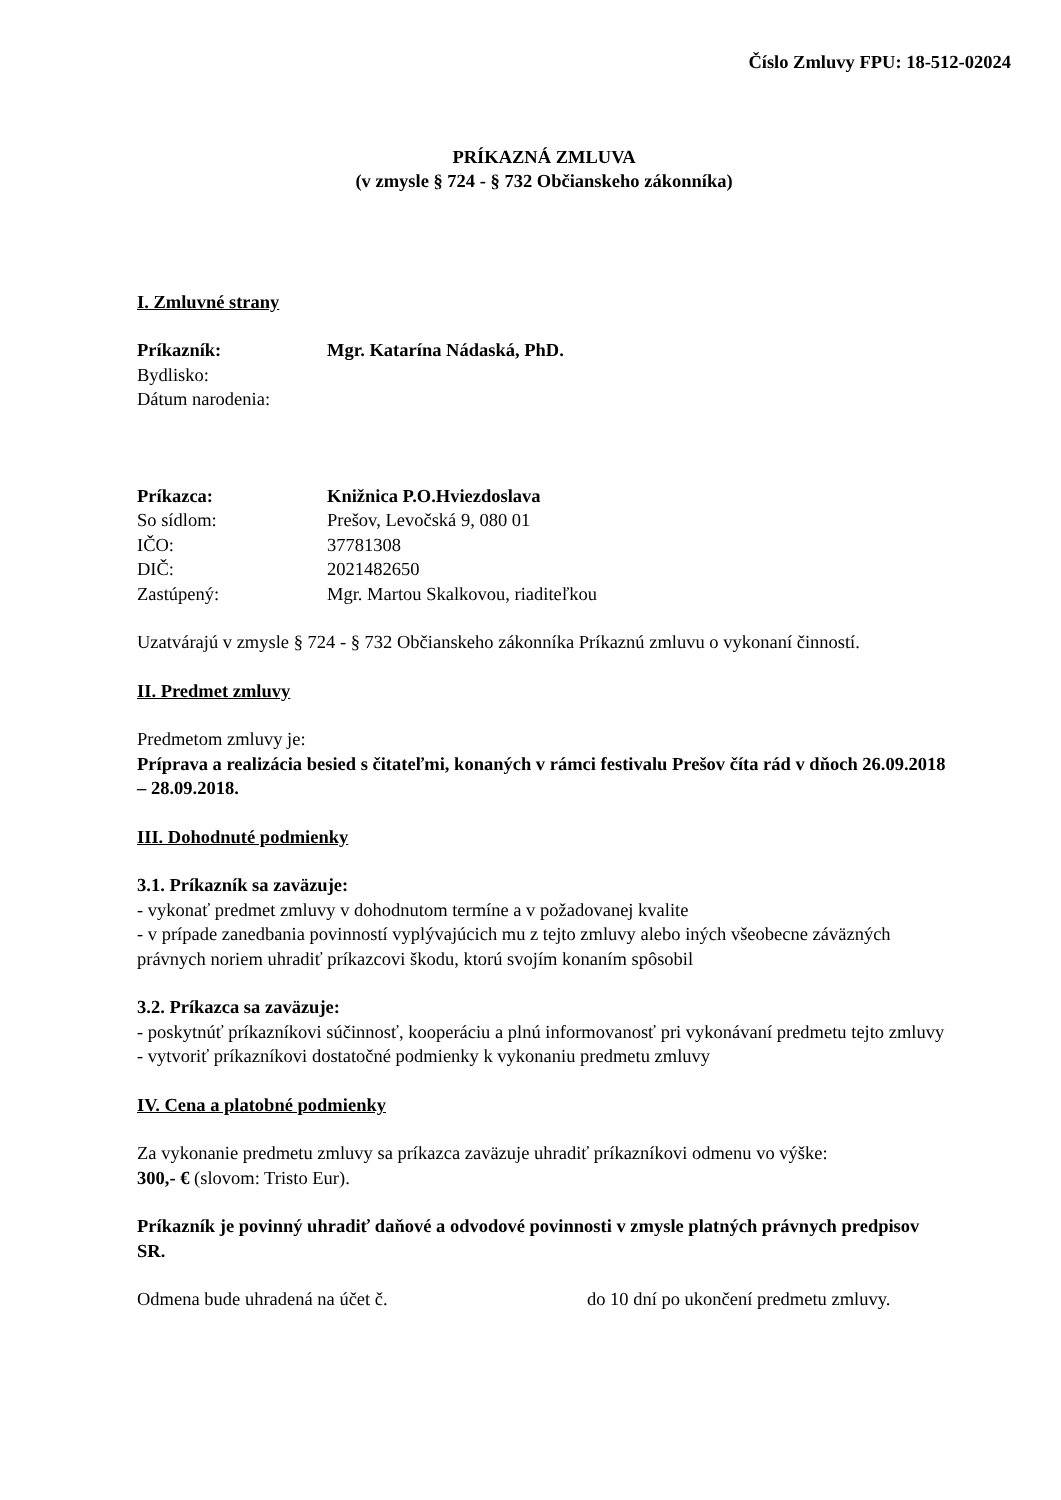Číslo Zmluvy FPU: 18-512-02024
PRÍKAZNÁ ZMLUVA
(v zmysle § 724 - § 732 Občianskeho zákonníka)
I. Zmluvné strany
Príkazník: Mgr. Katarína Nádaská, PhD.
Bydlisko:
Dátum narodenia:
Príkazca: Knižnica P.O.Hviezdoslava
So sídlom: Prešov, Levočská 9, 080 01
IČO: 37781308
DIČ: 2021482650
Zastúpený: Mgr. Martou Skalkovou, riaditeľkou
Uzatvárajú v zmysle § 724 - § 732 Občianskeho zákonníka Príkaznú zmluvu o vykonaní činností.
II. Predmet zmluvy
Predmetom zmluvy je:
Príprava a realizácia besied s čitateľmi, konaných v rámci festivalu Prešov číta rád v dňoch 26.09.2018 – 28.09.2018.
III. Dohodnuté podmienky
3.1. Príkazník sa zaväzuje:
- vykonať predmet zmluvy v dohodnutom termíne a v požadovanej kvalite
- v prípade zanedbania povinností vyplývajúcich mu z tejto zmluvy alebo iných všeobecne záväzných právnych noriem uhradiť príkazcovi škodu, ktorú svojím konaním spôsobil
3.2. Príkazca sa zaväzuje:
- poskytnúť príkazníkovi súčinnosť, kooperáciu a plnú informovanosť pri vykonávaní predmetu tejto zmluvy
- vytvoriť príkazníkovi dostatočné podmienky k vykonaniu predmetu zmluvy
IV. Cena a platobné podmienky
Za vykonanie predmetu zmluvy sa príkazca zaväzuje uhradiť príkazníkovi odmenu vo výške:
300,- € (slovom: Tristo Eur).
Príkazník je povinný uhradiť daňové a odvodové povinnosti v zmysle platných právnych predpisov SR.
Odmena bude uhradená na účet č. do 10 dní po ukončení predmetu zmluvy.